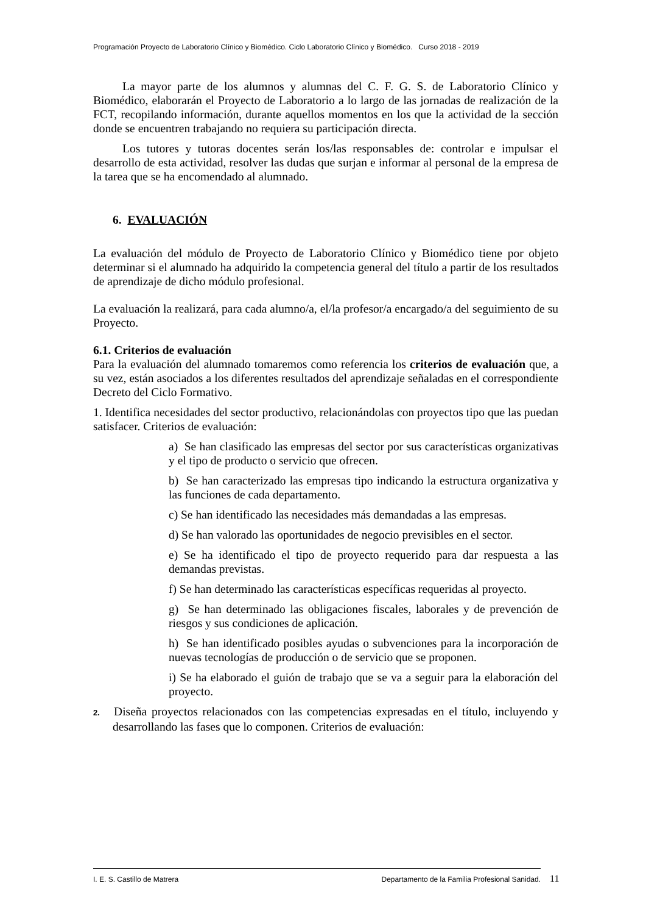Programación Proyecto de Laboratorio Clínico y Biomédico. Ciclo Laboratorio Clínico y Biomédico. Curso 2018 - 2019
La mayor parte de los alumnos y alumnas del C. F. G. S. de Laboratorio Clínico y Biomédico, elaborarán el Proyecto de Laboratorio a lo largo de las jornadas de realización de la FCT, recopilando información, durante aquellos momentos en los que la actividad de la sección donde se encuentren trabajando no requiera su participación directa.
Los tutores y tutoras docentes serán los/las responsables de: controlar e impulsar el desarrollo de esta actividad, resolver las dudas que surjan e informar al personal de la empresa de la tarea que se ha encomendado al alumnado.
6. EVALUACIÓN
La evaluación del módulo de Proyecto de Laboratorio Clínico y Biomédico tiene por objeto determinar si el alumnado ha adquirido la competencia general del título a partir de los resultados de aprendizaje de dicho módulo profesional.
La evaluación la realizará, para cada alumno/a, el/la profesor/a encargado/a del seguimiento de su Proyecto.
6.1. Criterios de evaluación
Para la evaluación del alumnado tomaremos como referencia los criterios de evaluación que, a su vez, están asociados a los diferentes resultados del aprendizaje señaladas en el correspondiente Decreto del Ciclo Formativo.
1. Identifica necesidades del sector productivo, relacionándolas con proyectos tipo que las puedan satisfacer. Criterios de evaluación:
a) Se han clasificado las empresas del sector por sus características organizativas y el tipo de producto o servicio que ofrecen.
b) Se han caracterizado las empresas tipo indicando la estructura organizativa y las funciones de cada departamento.
c) Se han identificado las necesidades más demandadas a las empresas.
d) Se han valorado las oportunidades de negocio previsibles en el sector.
e) Se ha identificado el tipo de proyecto requerido para dar respuesta a las demandas previstas.
f) Se han determinado las características específicas requeridas al proyecto.
g) Se han determinado las obligaciones fiscales, laborales y de prevención de riesgos y sus condiciones de aplicación.
h) Se han identificado posibles ayudas o subvenciones para la incorporación de nuevas tecnologías de producción o de servicio que se proponen.
i) Se ha elaborado el guión de trabajo que se va a seguir para la elaboración del proyecto.
2. Diseña proyectos relacionados con las competencias expresadas en el título, incluyendo y desarrollando las fases que lo componen. Criterios de evaluación:
I. E. S. Castillo de Matrera Departamento de la Familia Profesional Sanidad. 11